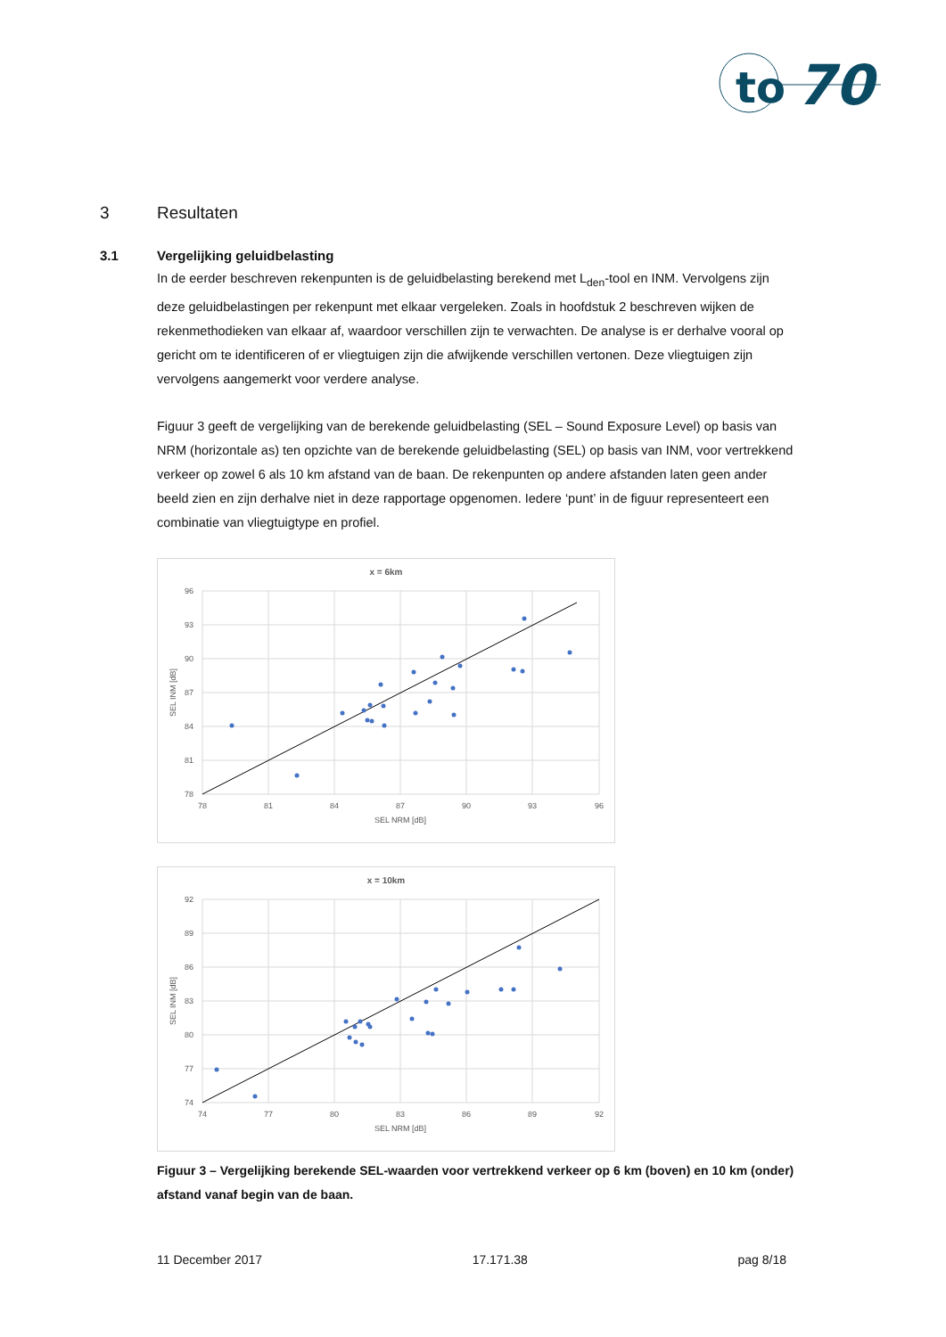to
70
3 Resultaten
3.1 Vergelijking geluidbelasting
In de eerder beschreven rekenpunten is de geluidbelasting berekend met L<sub>den</sub>-tool en INM. Vervolgens zijn deze geluidbelastingen per rekenpunt met elkaar vergeleken. Zoals in hoofdstuk 2 beschreven wijken de rekenmethodieken van elkaar af, waardoor verschillen zijn te verwachten. De analyse is er derhalve vooral op gericht om te identificeren of er vliegtuigen zijn die afwijkende verschillen vertonen. Deze vliegtuigen zijn vervolgens aangemerkt voor verdere analyse.
Figuur 3 geeft de vergelijking van de berekende geluidbelasting (SEL – Sound Exposure Level) op basis van NRM (horizontale as) ten opzichte van de berekende geluidbelasting (SEL) op basis van INM, voor vertrekkend verkeer op zowel 6 als 10 km afstand van de baan. De rekenpunten op andere afstanden laten geen ander beeld zien en zijn derhalve niet in deze rapportage opgenomen. Iedere ‘punt’ in de figuur representeert een combinatie van vliegtuigtype en profiel.
x = 6km
96
93
90
87
84
81
78
78
81
84
87
90
93
96
SEL NRM [dB]
SEL INM [dB]
x = 10km
92
89
86
83
80
77
74
74
77
80
83
86
89
92
SEL NRM [dB]
SEL INM [dB]
Figuur 3 – Vergelijking berekende SEL-waarden voor vertrekkend verkeer op 6 km (boven) en 10 km (onder) afstand vanaf begin van de baan.
11 December 2017 17.171.38 pag 8/18